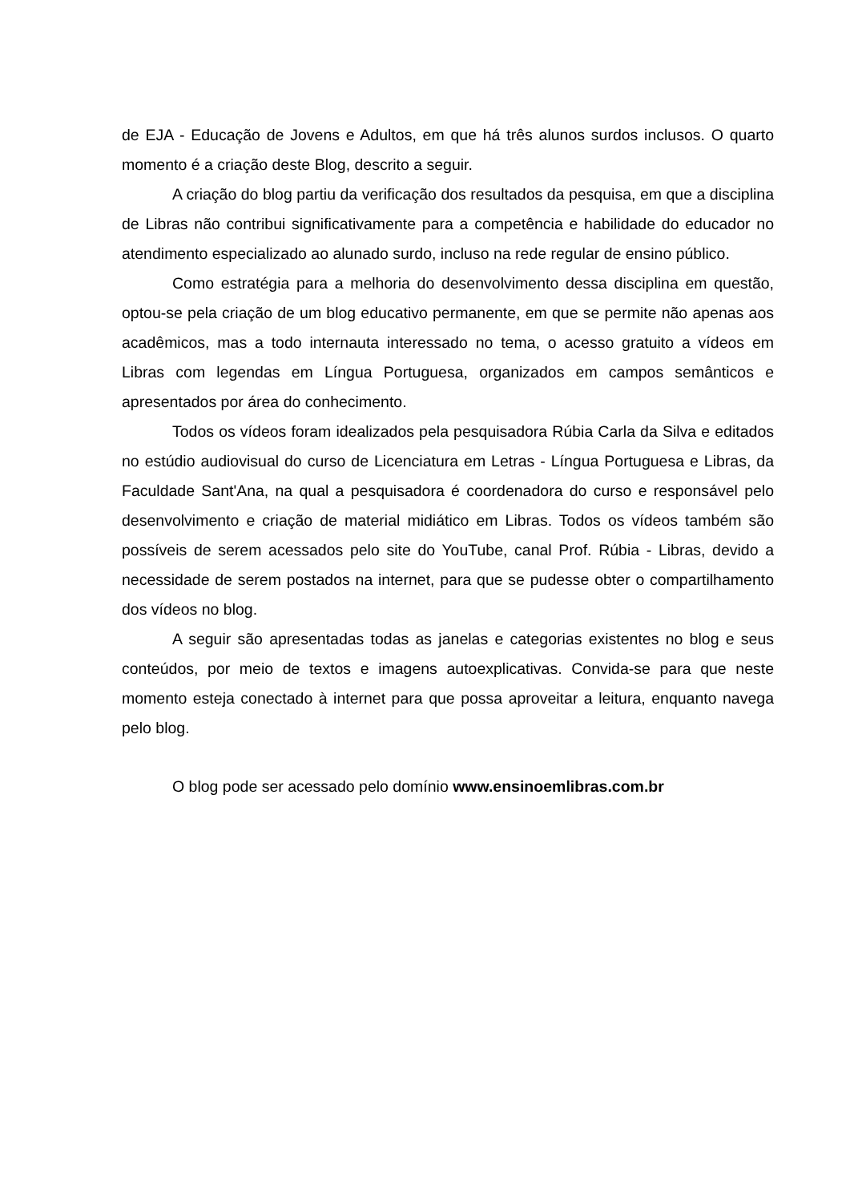de EJA - Educação de Jovens e Adultos, em que há três alunos surdos inclusos. O quarto momento é a criação deste Blog, descrito a seguir.
A criação do blog partiu da verificação dos resultados da pesquisa, em que a disciplina de Libras não contribui significativamente para a competência e habilidade do educador no atendimento especializado ao alunado surdo, incluso na rede regular de ensino público.
Como estratégia para a melhoria do desenvolvimento dessa disciplina em questão, optou-se pela criação de um blog educativo permanente, em que se permite não apenas aos acadêmicos, mas a todo internauta interessado no tema, o acesso gratuito a vídeos em Libras com legendas em Língua Portuguesa, organizados em campos semânticos e apresentados por área do conhecimento.
Todos os vídeos foram idealizados pela pesquisadora Rúbia Carla da Silva e editados no estúdio audiovisual do curso de Licenciatura em Letras - Língua Portuguesa e Libras, da Faculdade Sant'Ana, na qual a pesquisadora é coordenadora do curso e responsável pelo desenvolvimento e criação de material midiático em Libras. Todos os vídeos também são possíveis de serem acessados pelo site do YouTube, canal Prof. Rúbia - Libras, devido a necessidade de serem postados na internet, para que se pudesse obter o compartilhamento dos vídeos no blog.
A seguir são apresentadas todas as janelas e categorias existentes no blog e seus conteúdos, por meio de textos e imagens autoexplicativas. Convida-se para que neste momento esteja conectado à internet para que possa aproveitar a leitura, enquanto navega pelo blog.
O blog pode ser acessado pelo domínio www.ensinoemlibras.com.br